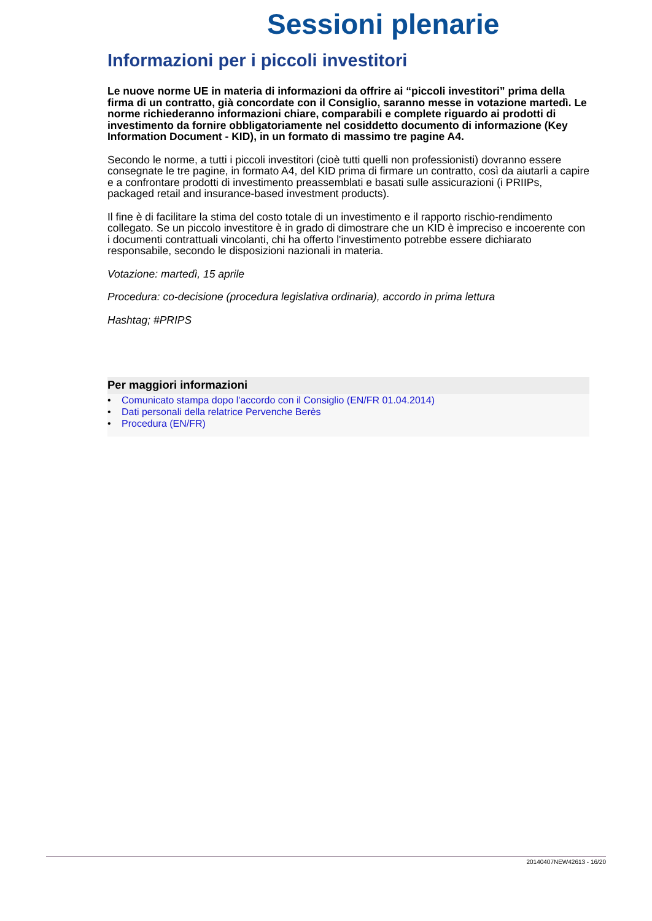Sessioni plenarie
Informazioni per i piccoli investitori
Le nuove norme UE in materia di informazioni da offrire ai “piccoli investitori” prima della firma di un contratto, già concordate con il Consiglio, saranno messe in votazione martedì. Le norme richiederanno informazioni chiare, comparabili e complete riguardo ai prodotti di investimento da fornire obbligatoriamente nel cosiddetto documento di informazione (Key Information Document - KID), in un formato di massimo tre pagine A4.
Secondo le norme, a tutti i piccoli investitori (cioè tutti quelli non professionisti) dovranno essere consegnate le tre pagine, in formato A4, del KID prima di firmare un contratto, così da aiutarli a capire e a confrontare prodotti di investimento preassemblati e basati sulle assicurazioni (i PRIIPs, packaged retail and insurance-based investment products).
Il fine è di facilitare la stima del costo totale di un investimento e il rapporto rischio-rendimento collegato. Se un piccolo investitore è in grado di dimostrare che un KID è impreciso e incoerente con i documenti contrattuali vincolanti, chi ha offerto l'investimento potrebbe essere dichiarato responsabile, secondo le disposizioni nazionali in materia.
Votazione: martedì, 15 aprile
Procedura: co-decisione (procedura legislativa ordinaria), accordo in prima lettura
Hashtag; #PRIPS
Per maggiori informazioni
• Comunicato stampa dopo l'accordo con il Consiglio (EN/FR 01.04.2014)
• Dati personali della relatrice Pervenche Berès
• Procedura (EN/FR)
20140407NEW42613 - 16/20